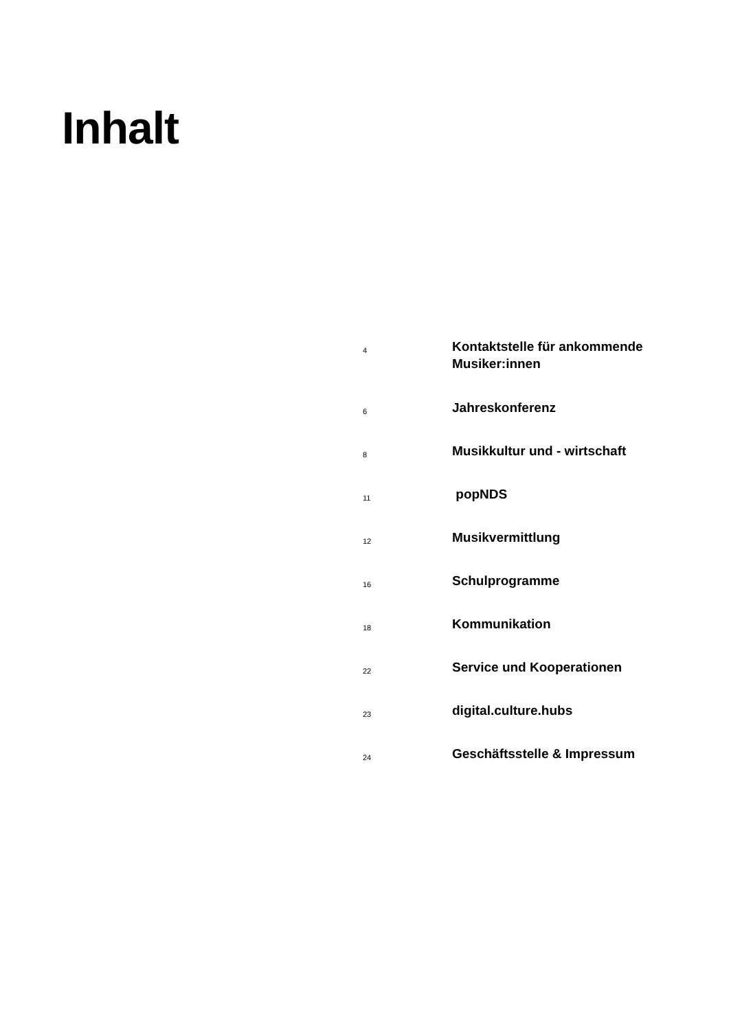Inhalt
| 4 | Kontaktstelle für ankommende Musiker:innen |
| 6 | Jahreskonferenz |
| 8 | Musikkultur und - wirtschaft |
| 11 | popNDS |
| 12 | Musikvermittlung |
| 16 | Schulprogramme |
| 18 | Kommunikation |
| 22 | Service und Kooperationen |
| 23 | digital.culture.hubs |
| 24 | Geschäftsstelle & Impressum |